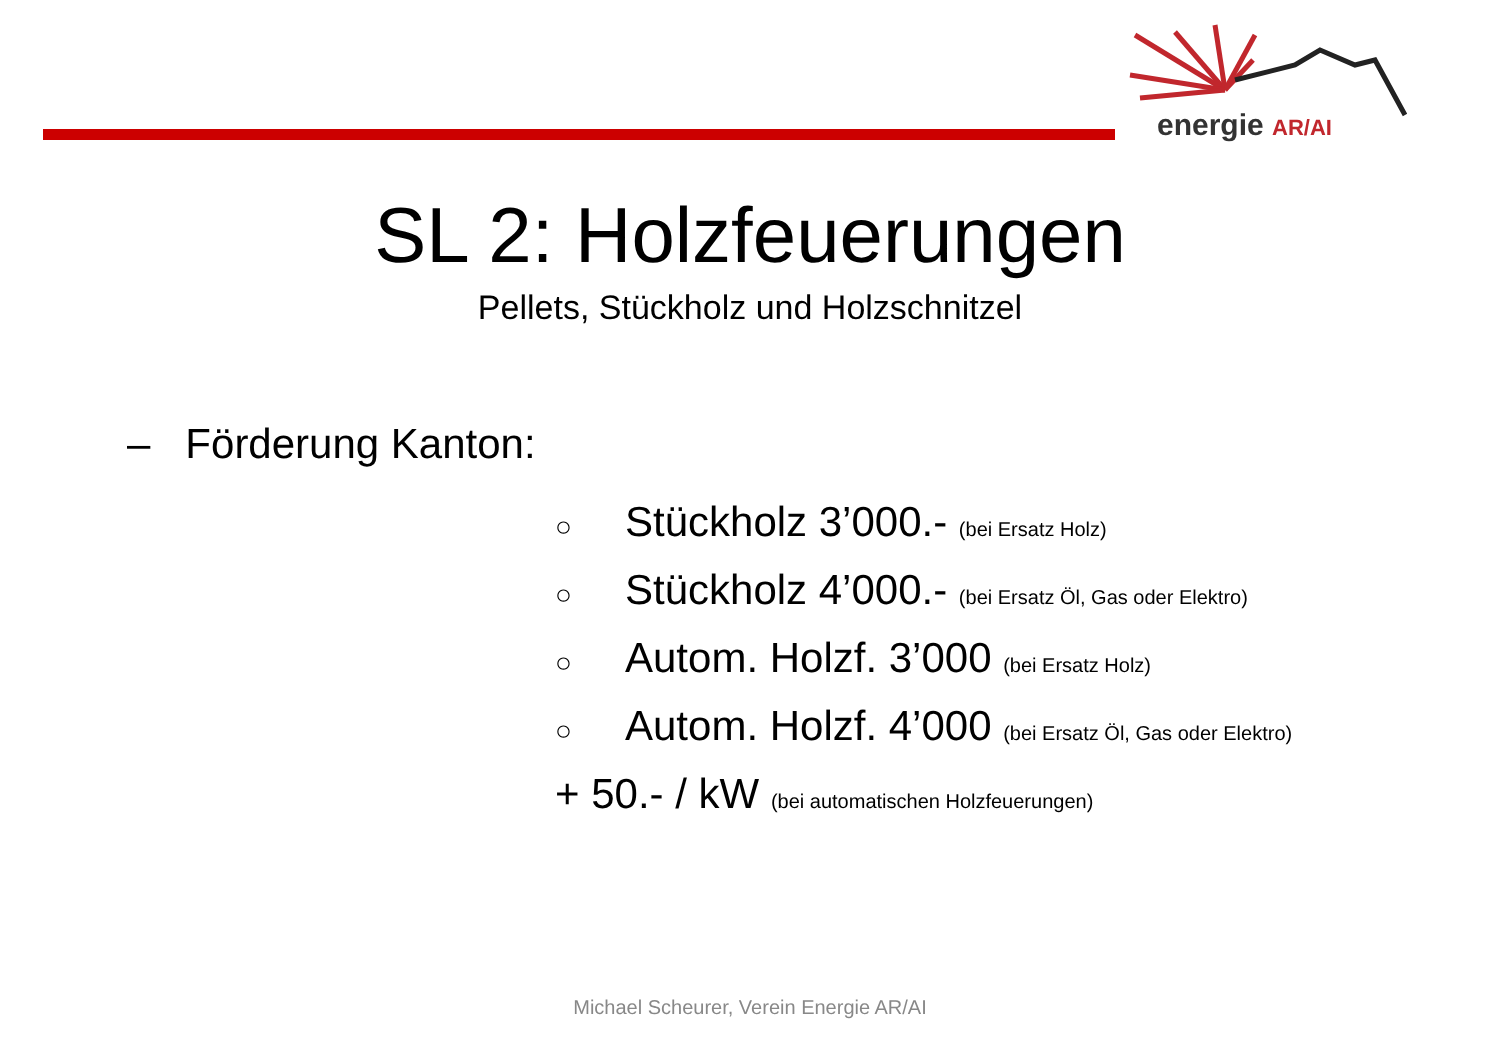energie AR/AI
SL 2: Holzfeuerungen
Pellets, Stückholz und Holzschnitzel
– Förderung Kanton:
○ Stückholz 3’000.- (bei Ersatz Holz)
○ Stückholz 4’000.- (bei Ersatz Öl, Gas oder Elektro)
○ Autom. Holzf. 3’000 (bei Ersatz Holz)
○ Autom. Holzf. 4’000 (bei Ersatz Öl, Gas oder Elektro)
+ 50.- / kW (bei automatischen Holzfeuerungen)
Michael Scheurer, Verein Energie AR/AI